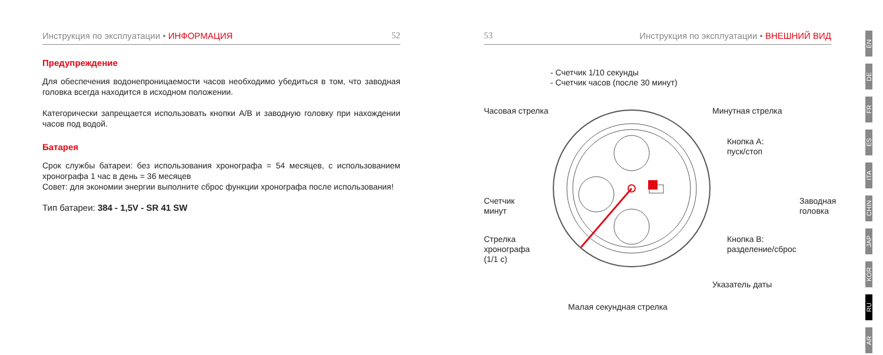Инструкция по эксплуатации • ИНФОРМАЦИЯ 52
Предупреждение
Для обеспечения водонепроницаемости часов необходимо убедиться в том, что заводная головка всегда находится в исходном положении.
Категорически запрещается использовать кнопки A/B и заводную головку при нахождении часов под водой.
Батарея
Срок службы батареи: без использования хронографа = 54 месяцев, с использованием хронографа 1 час в день = 36 месяцев
Совет: для экономии энергии выполните сброс функции хронографа после использования!
Тип батареи: 384 - 1,5V - SR 41 SW
53 Инструкция по эксплуатации • ВНЕШНИЙ ВИД
- Счетчик 1/10 секунды
- Счетчик часов (после 30 минут)
Часовая стрелка Минутная стрелка
Кнопка A:
пуск/стоп
Счетчик
минут
Заводная
головка
Стрелка
хронографа
(1/1 с)
Кнопка B:
разделение/сброс
Указатель даты
Малая секундная стрелка
EN
DE
FR
ES
ITA
CHIN
JAP
KOR
RU
AR